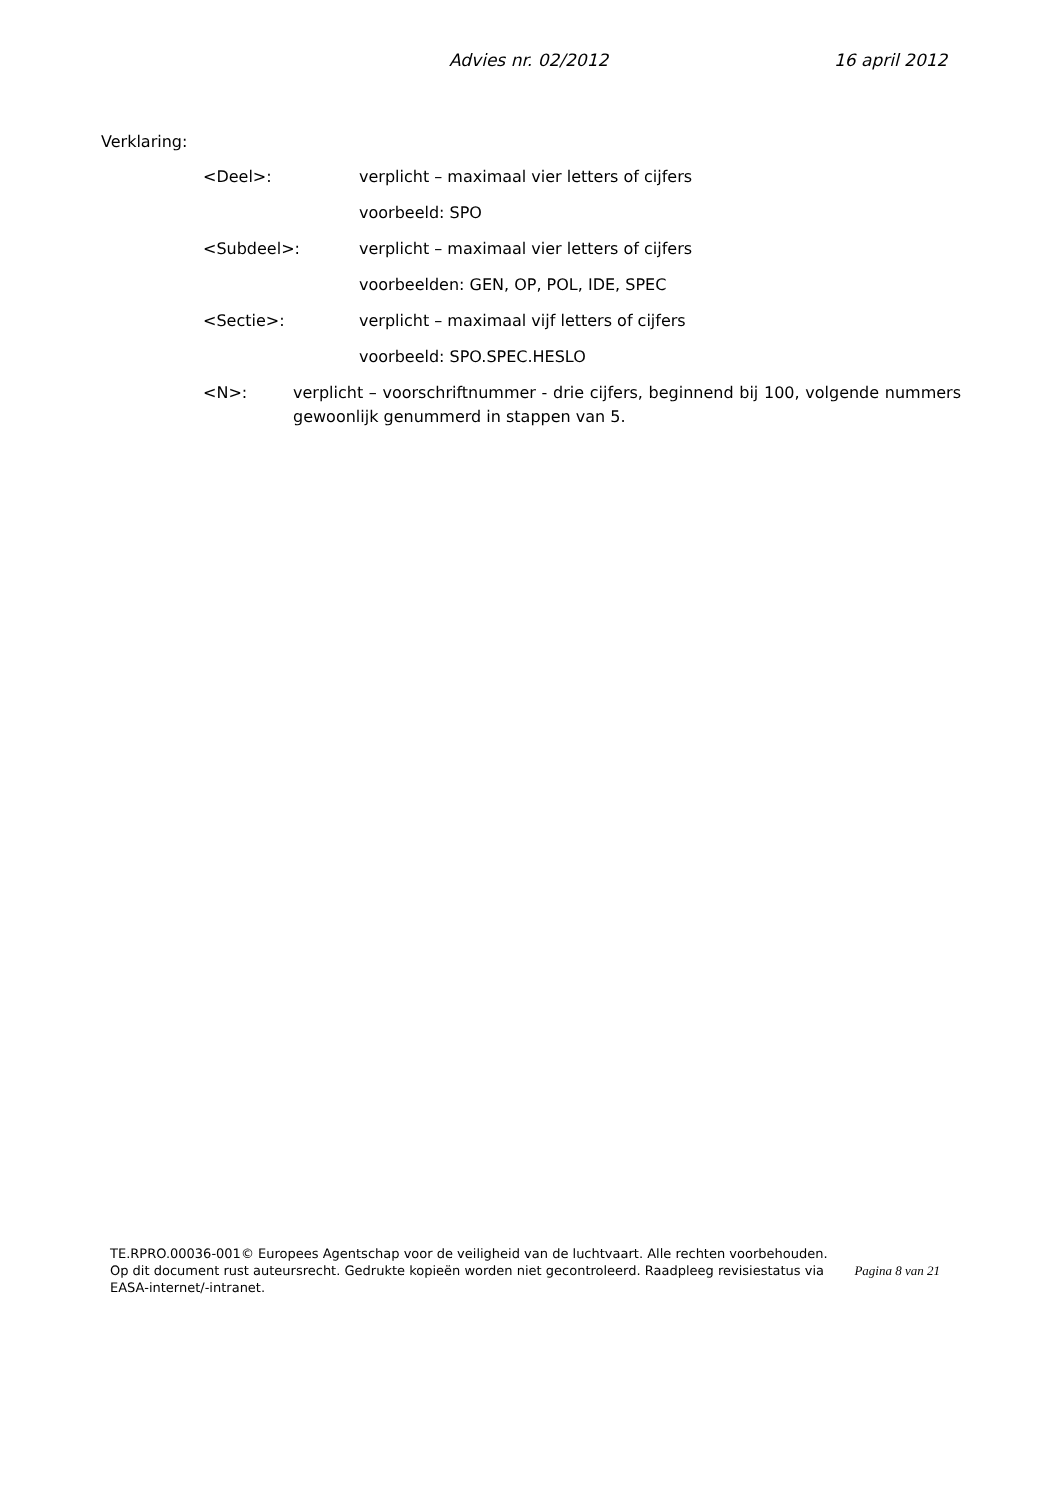Advies nr. 02/2012 16 april 2012
Verklaring:
<Deel>: verplicht – maximaal vier letters of cijfers
voorbeeld: SPO
<Subdeel>: verplicht – maximaal vier letters of cijfers
voorbeelden: GEN, OP, POL, IDE, SPEC
<Sectie>: verplicht – maximaal vijf letters of cijfers
voorbeeld: SPO.SPEC.HESLO
<N>: verplicht – voorschriftnummer - drie cijfers, beginnend bij 100, volgende nummers gewoonlijk genummerd in stappen van 5.
TE.RPRO.00036-001© Europees Agentschap voor de veiligheid van de luchtvaart. Alle rechten voorbehouden.
Pagina 8 van 21 Op dit document rust auteursrecht. Gedrukte kopieën worden niet gecontroleerd. Raadpleeg revisiestatus via EASA-internet/-intranet.